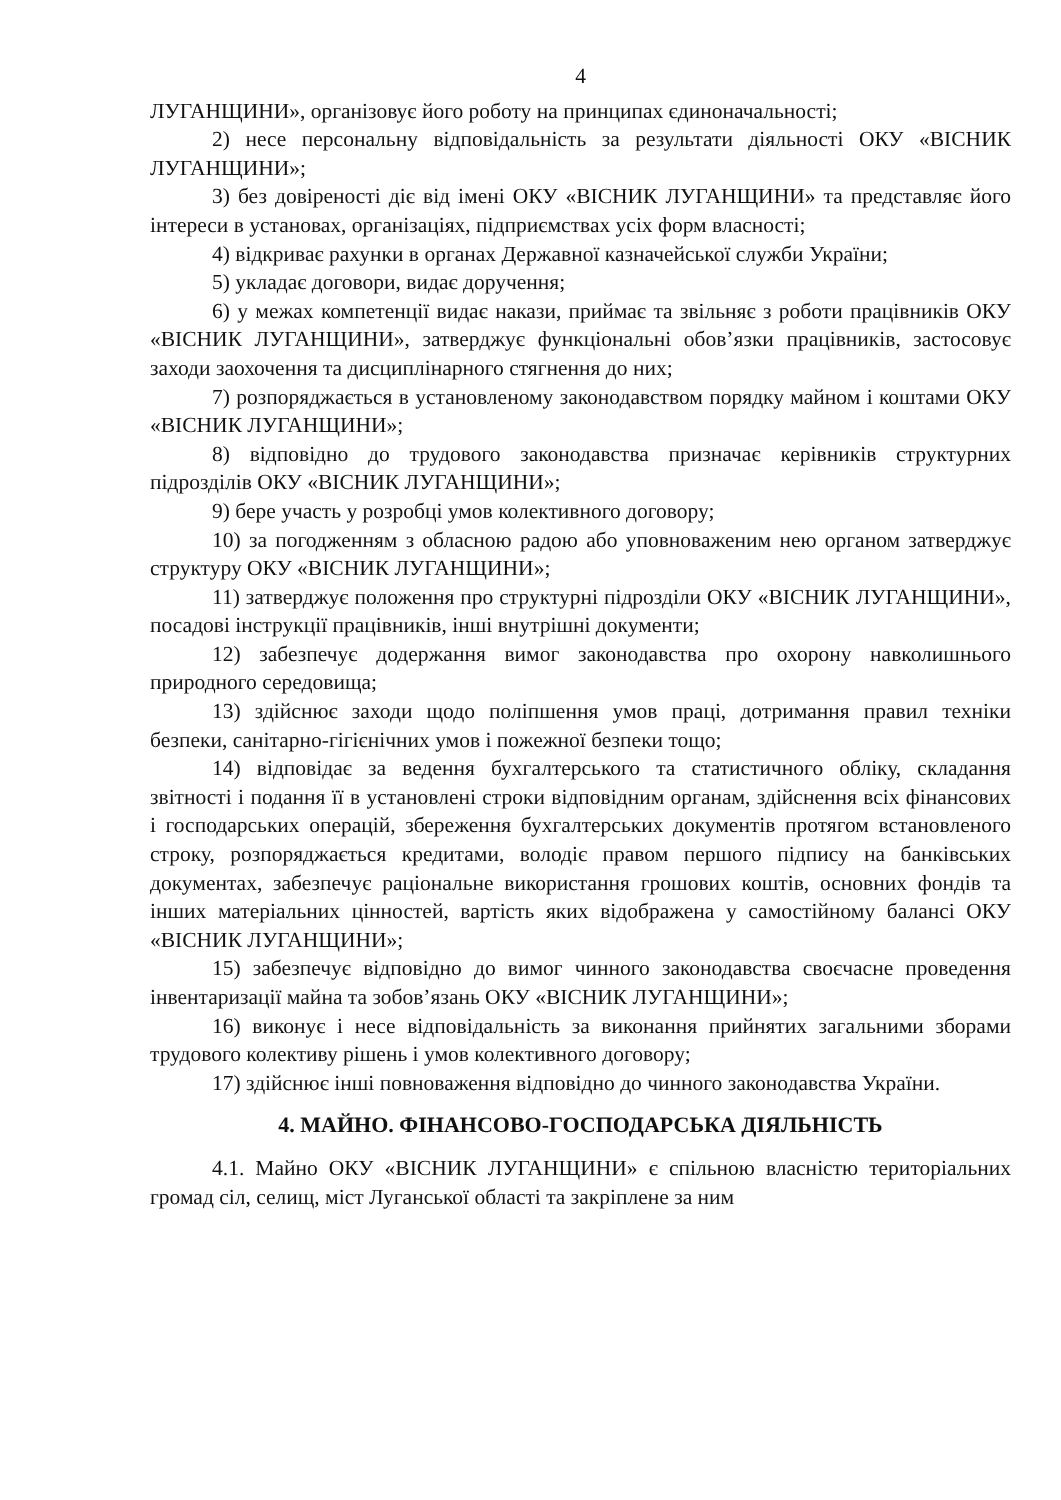4
ЛУГАНЩИНИ», організовує його роботу на принципах єдиноначальності;
2) несе персональну відповідальність за результати діяльності ОКУ «ВІСНИК ЛУГАНЩИНИ»;
3) без довіреності діє від імені ОКУ «ВІСНИК ЛУГАНЩИНИ» та представляє його інтереси в установах, організаціях, підприємствах усіх форм власності;
4) відкриває рахунки в органах Державної казначейської служби України;
5) укладає договори, видає доручення;
6) у межах компетенції видає накази, приймає та звільняє з роботи працівників ОКУ «ВІСНИК ЛУГАНЩИНИ», затверджує функціональні обов’язки працівників, застосовує заходи заохочення та дисциплінарного стягнення до них;
7) розпоряджається в установленому законодавством порядку майном і коштами ОКУ «ВІСНИК ЛУГАНЩИНИ»;
8) відповідно до трудового законодавства призначає керівників структурних підрозділів ОКУ «ВІСНИК ЛУГАНЩИНИ»;
9) бере участь у розробці умов колективного договору;
10) за погодженням з обласною радою або уповноваженим нею органом затверджує структуру ОКУ «ВІСНИК ЛУГАНЩИНИ»;
11) затверджує положення про структурні підрозділи ОКУ «ВІСНИК ЛУГАНЩИНИ», посадові інструкції працівників, інші внутрішні документи;
12) забезпечує додержання вимог законодавства про охорону навколишнього природного середовища;
13) здійснює заходи щодо поліпшення умов праці, дотримання правил техніки безпеки, санітарно-гігієнічних умов і пожежної безпеки тощо;
14) відповідає за ведення бухгалтерського та статистичного обліку, складання звітності і подання її в установлені строки відповідним органам, здійснення всіх фінансових і господарських операцій, збереження бухгалтерських документів протягом встановленого строку, розпоряджається кредитами, володіє правом першого підпису на банківських документах, забезпечує раціональне використання грошових коштів, основних фондів та інших матеріальних цінностей, вартість яких відображена у самостійному балансі ОКУ «ВІСНИК ЛУГАНЩИНИ»;
15) забезпечує відповідно до вимог чинного законодавства своєчасне проведення інвентаризації майна та зобов’язань ОКУ «ВІСНИК ЛУГАНЩИНИ»;
16) виконує і несе відповідальність за виконання прийнятих загальними зборами трудового колективу рішень і умов колективного договору;
17) здійснює інші повноваження відповідно до чинного законодавства України.
4. МАЙНО. ФІНАНСОВО-ГОСПОДАРСЬКА ДІЯЛЬНІСТЬ
4.1. Майно ОКУ «ВІСНИК ЛУГАНЩИНИ» є спільною власністю територіальних громад сіл, селищ, міст Луганської області та закріплене за ним